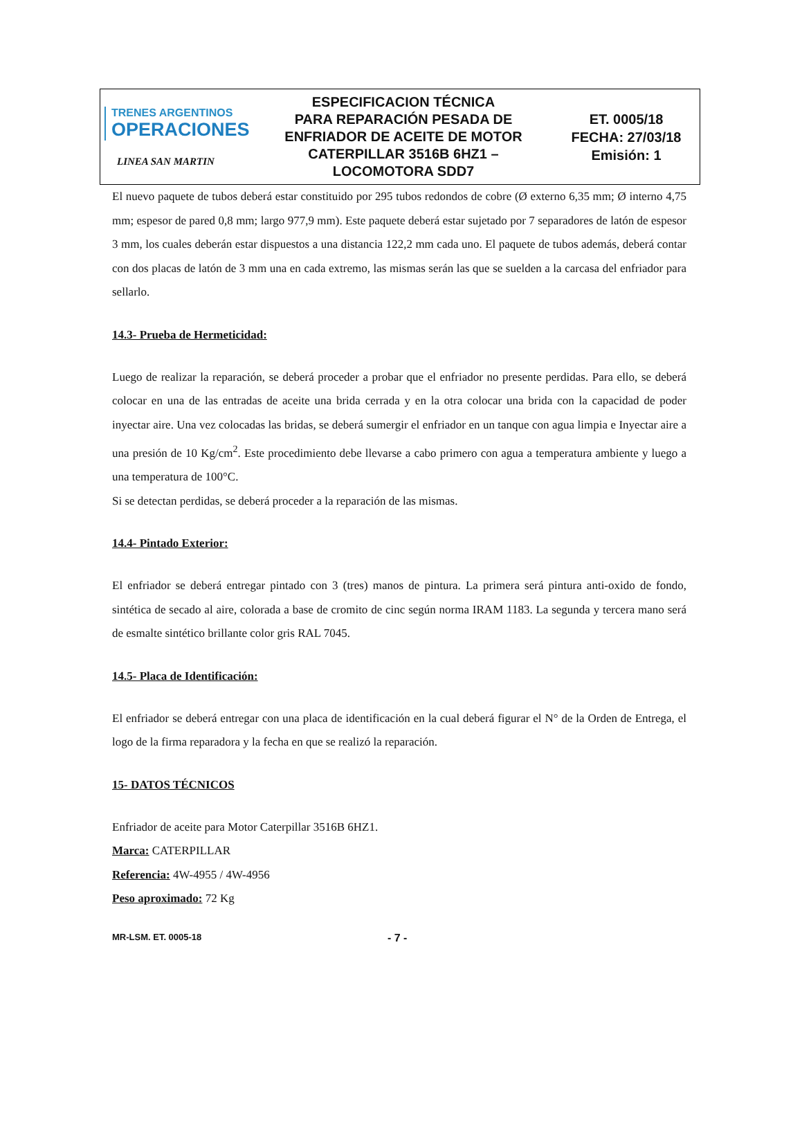| TRENES ARGENTINOS OPERACIONES LINEA SAN MARTIN | ESPECIFICACION TÉCNICA PARA REPARACIÓN PESADA DE ENFRIADOR DE ACEITE DE MOTOR CATERPILLAR 3516B 6HZ1 – LOCOMOTORA SDD7 | ET. 0005/18 FECHA: 27/03/18 Emisión: 1 |
El nuevo paquete de tubos deberá estar constituido por 295 tubos redondos de cobre (Ø externo 6,35 mm; Ø interno 4,75 mm; espesor de pared 0,8 mm; largo 977,9 mm). Este paquete deberá estar sujetado por 7 separadores de latón de espesor 3 mm, los cuales deberán estar dispuestos a una distancia 122,2 mm cada uno. El paquete de tubos además, deberá contar con dos placas de latón de 3 mm una en cada extremo, las mismas serán las que se suelden a la carcasa del enfriador para sellarlo.
14.3- Prueba de Hermeticidad:
Luego de realizar la reparación, se deberá proceder a probar que el enfriador no presente perdidas. Para ello, se deberá colocar en una de las entradas de aceite una brida cerrada y en la otra colocar una brida con la capacidad de poder inyectar aire. Una vez colocadas las bridas, se deberá sumergir el enfriador en un tanque con agua limpia e Inyectar aire a una presión de 10 Kg/cm<sup>2</sup>. Este procedimiento debe llevarse a cabo primero con agua a temperatura ambiente y luego a una temperatura de 100°C.
Si se detectan perdidas, se deberá proceder a la reparación de las mismas.
14.4- Pintado Exterior:
El enfriador se deberá entregar pintado con 3 (tres) manos de pintura. La primera será pintura anti-oxido de fondo, sintética de secado al aire, colorada a base de cromito de cinc según norma IRAM 1183. La segunda y tercera mano será de esmalte sintético brillante color gris RAL 7045.
14.5- Placa de Identificación:
El enfriador se deberá entregar con una placa de identificación en la cual deberá figurar el N° de la Orden de Entrega, el logo de la firma reparadora y la fecha en que se realizó la reparación.
15- DATOS TÉCNICOS
Enfriador de aceite para Motor Caterpillar 3516B 6HZ1.
Marca: CATERPILLAR
Referencia: 4W-4955 / 4W-4956
Peso aproximado: 72 Kg
MR-LSM. ET. 0005-18 - 7 -